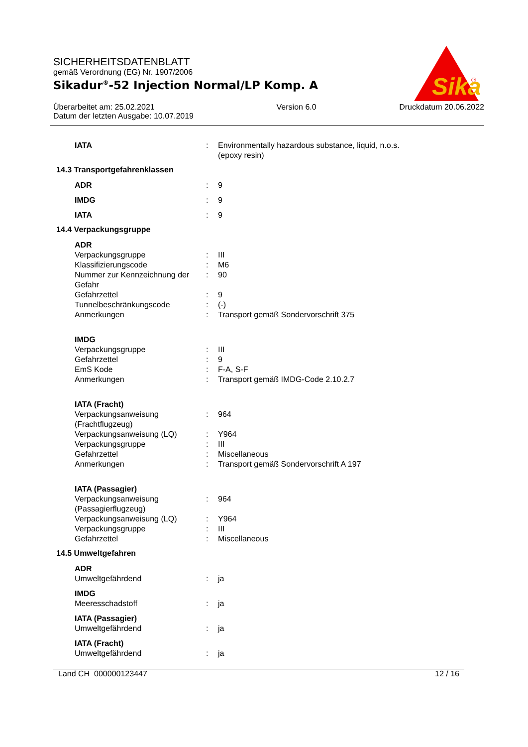SICHERHEITSDATENBLATT
gemäß Verordnung (EG) Nr. 1907/2006
Sikadur<sup>®</sup>-52 Injection Normal/LP Komp. A
Überarbeitet am: 25.02.2021
Datum der letzten Ausgabe: 10.07.2019
Version 6.0 Druckdatum 20.06.2022
Sika
®
| IATA | : | Environmentally hazardous substance, liquid, n.o.s. (epoxy resin) |
14.3 Transportgefahrenklassen
| ADR | : | 9 |
| IMDG | : | 9 |
| IATA | : | 9 |
14.4 Verpackungsgruppe
| ADR | | |
| Verpackungsgruppe | : | III |
| Klassifizierungscode | : | M6 |
| Nummer zur Kennzeichnung der Gefahr | : | 90 |
| Gefahrzettel | : | 9 |
| Tunnelbeschränkungscode | : | (-) |
| Anmerkungen | : | Transport gemäß Sondervorschrift 375 |
| IMDG | | |
| Verpackungsgruppe | : | III |
| Gefahrzettel | : | 9 |
| EmS Kode | : | F-A, S-F |
| Anmerkungen | : | Transport gemäß IMDG-Code 2.10.2.7 |
| IATA (Fracht) | | |
| Verpackungsanweisung (Frachtflugzeug) | : | 964 |
| Verpackungsanweisung (LQ) | : | Y964 |
| Verpackungsgruppe | : | III |
| Gefahrzettel | : | Miscellaneous |
| Anmerkungen | : | Transport gemäß Sondervorschrift A 197 |
| IATA (Passagier) | | |
| Verpackungsanweisung (Passagierflugzeug) | : | 964 |
| Verpackungsanweisung (LQ) | : | Y964 |
| Verpackungsgruppe | : | III |
| Gefahrzettel | : | Miscellaneous |
14.5 Umweltgefahren
| ADR | | |
| Umweltgefährdend | : | ja |
| IMDG | | |
| Meeresschadstoff | : | ja |
| IATA (Passagier) | | |
| Umweltgefährdend | : | ja |
| IATA (Fracht) | | |
| Umweltgefährdend | : | ja |
Land CH 000000123447 12 / 16